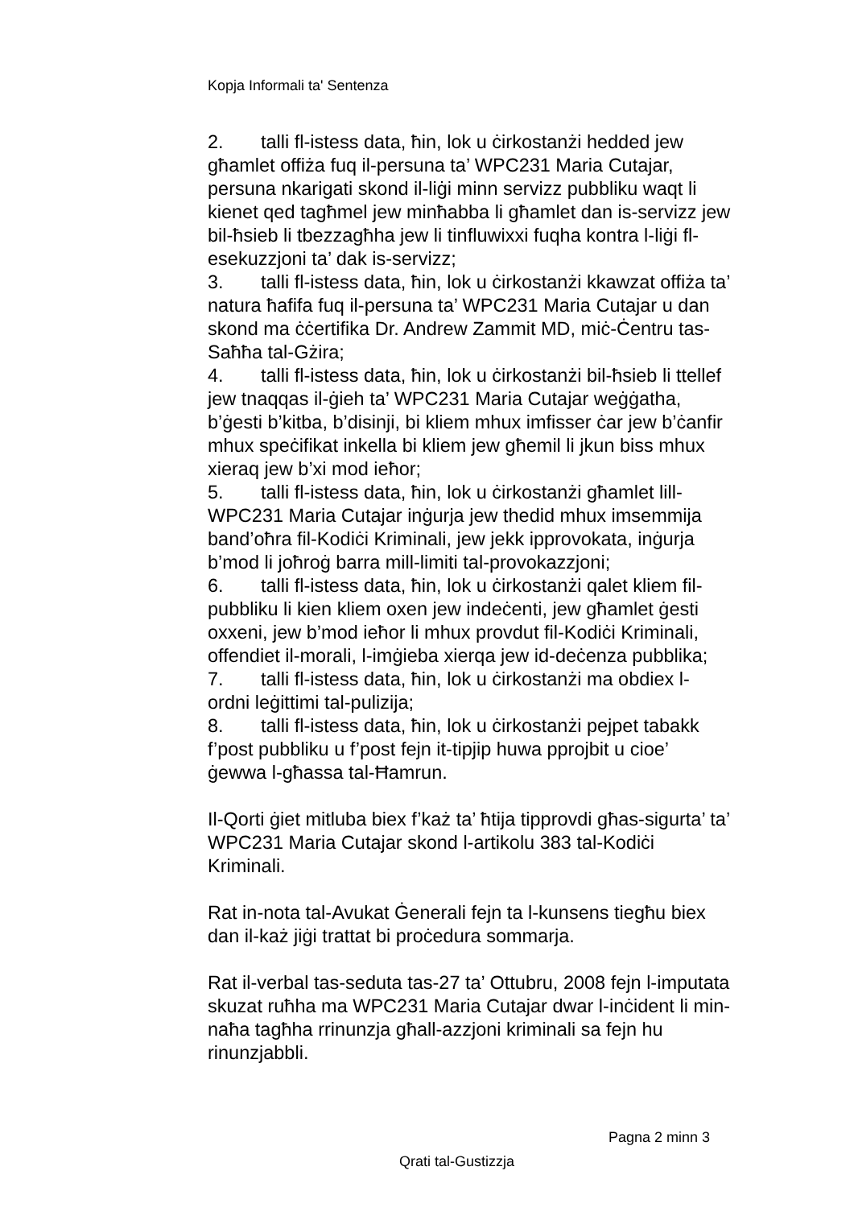Kopja Informali ta' Sentenza
2. talli fl-istess data, ħin, lok u ċirkostanżi hedded jew għamlet offiża fuq il-persuna ta’ WPC231 Maria Cutajar, persuna nkarigati skond il-liġi minn servizz pubbliku waqt li kienet qed tagħmel jew minħabba li għamlet dan is-servizz jew bil-ħsieb li tbezzagħha jew li tinfluwixxi fuqha kontra l-liġi fl-esekuzzjoni ta’ dak is-servizz;
3. talli fl-istess data, ħin, lok u ċirkostanżi kkawzat offiża ta’ natura ħafifa fuq il-persuna ta’ WPC231 Maria Cutajar u dan skond ma ċċertifika Dr. Andrew Zammit MD, miċ-Ċentru tas-Saħħa tal-Gżira;
4. talli fl-istess data, ħin, lok u ċirkostanżi bil-ħsieb li ttellef jew tnaqqas il-ġieh ta’ WPC231 Maria Cutajar weġġatha, b’ġesti b’kitba, b’disinji, bi kliem mhux imfisser ċar jew b’ċanfir mhux speċifikat inkella bi kliem jew għemil li jkun biss mhux xieraq jew b’xi mod ieħor;
5. talli fl-istess data, ħin, lok u ċirkostanżi għamlet lill-WPC231 Maria Cutajar inġurja jew thedid mhux imsemmija band’oħra fil-Kodiċi Kriminali, jew jekk ipprovokata, inġurja b’mod li joħroġ barra mill-limiti tal-provokazzjoni;
6. talli fl-istess data, ħin, lok u ċirkostanżi qalet kliem fil-pubbliku li kien kliem oxen jew indeċenti, jew għamlet ġesti oxxeni, jew b’mod ieħor li mhux provdut fil-Kodiċi Kriminali, offendiet il-morali, l-imġieba xierqa jew id-deċenza pubblika;
7. talli fl-istess data, ħin, lok u ċirkostanżi ma obdiex l-ordni leġittimi tal-pulizija;
8. talli fl-istess data, ħin, lok u ċirkostanżi pejpet tabakk f’post pubbliku u f’post fejn it-tipjip huwa pprojbit u cioe’ ġewwa l-għassa tal-Ħamrun.
Il-Qorti ġiet mitluba biex f’każ ta’ ħtija tipprovdi għas-sigurta’ ta’ WPC231 Maria Cutajar skond l-artikolu 383 tal-Kodiċi Kriminali.
Rat in-nota tal-Avukat Ġenerali fejn ta l-kunsens tiegħu biex dan il-każ jiġi trattat bi proċedura sommarja.
Rat il-verbal tas-seduta tas-27 ta’ Ottubru, 2008 fejn l-imputata skuzat ruħha ma WPC231 Maria Cutajar dwar l-inċident li min-naħa tagħha rrinunzja għall-azzjoni kriminali sa fejn hu rinunzjabbli.
Pagna 2 minn 3
Qrati tal-Gustizzja